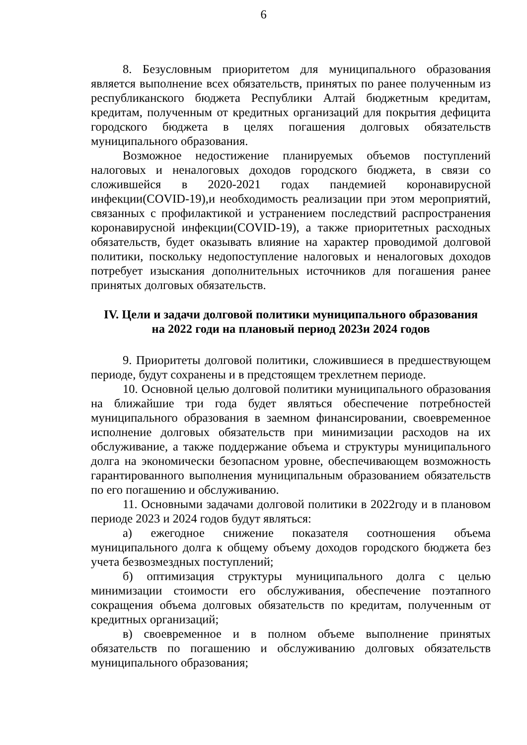6
8. Безусловным приоритетом для муниципального образования является выполнение всех обязательств, принятых по ранее полученным из республиканского бюджета Республики Алтай бюджетным кредитам, кредитам, полученным от кредитных организаций для покрытия дефицита городского бюджета в целях погашения долговых обязательств муниципального образования.
Возможное недостижение планируемых объемов поступлений налоговых и неналоговых доходов городского бюджета, в связи со сложившейся в 2020-2021 годах пандемией коронавирусной инфекции(COVID-19),и необходимость реализации при этом мероприятий, связанных с профилактикой и устранением последствий распространения коронавирусной инфекции(COVID-19), а также приоритетных расходных обязательств, будет оказывать влияние на характер проводимой долговой политики, поскольку недопоступление налоговых и неналоговых доходов потребует изыскания дополнительных источников для погашения ранее принятых долговых обязательств.
IV. Цели и задачи долговой политики муниципального образования
на 2022 годи на плановый период 2023и 2024 годов
9. Приоритеты долговой политики, сложившиеся в предшествующем периоде, будут сохранены и в предстоящем трехлетнем периоде.
10. Основной целью долговой политики муниципального образования на ближайшие три года будет являться обеспечение потребностей муниципального образования в заемном финансировании, своевременное исполнение долговых обязательств при минимизации расходов на их обслуживание, а также поддержание объема и структуры муниципального долга на экономически безопасном уровне, обеспечивающем возможность гарантированного выполнения муниципальным образованием обязательств по его погашению и обслуживанию.
11. Основными задачами долговой политики в 2022году и в плановом периоде 2023 и 2024 годов будут являться:
а) ежегодное снижение показателя соотношения объема муниципального долга к общему объему доходов городского бюджета без учета безвозмездных поступлений;
б) оптимизация структуры муниципального долга с целью минимизации стоимости его обслуживания, обеспечение поэтапного сокращения объема долговых обязательств по кредитам, полученным от кредитных организаций;
в) своевременное и в полном объеме выполнение принятых обязательств по погашению и обслуживанию долговых обязательств муниципального образования;